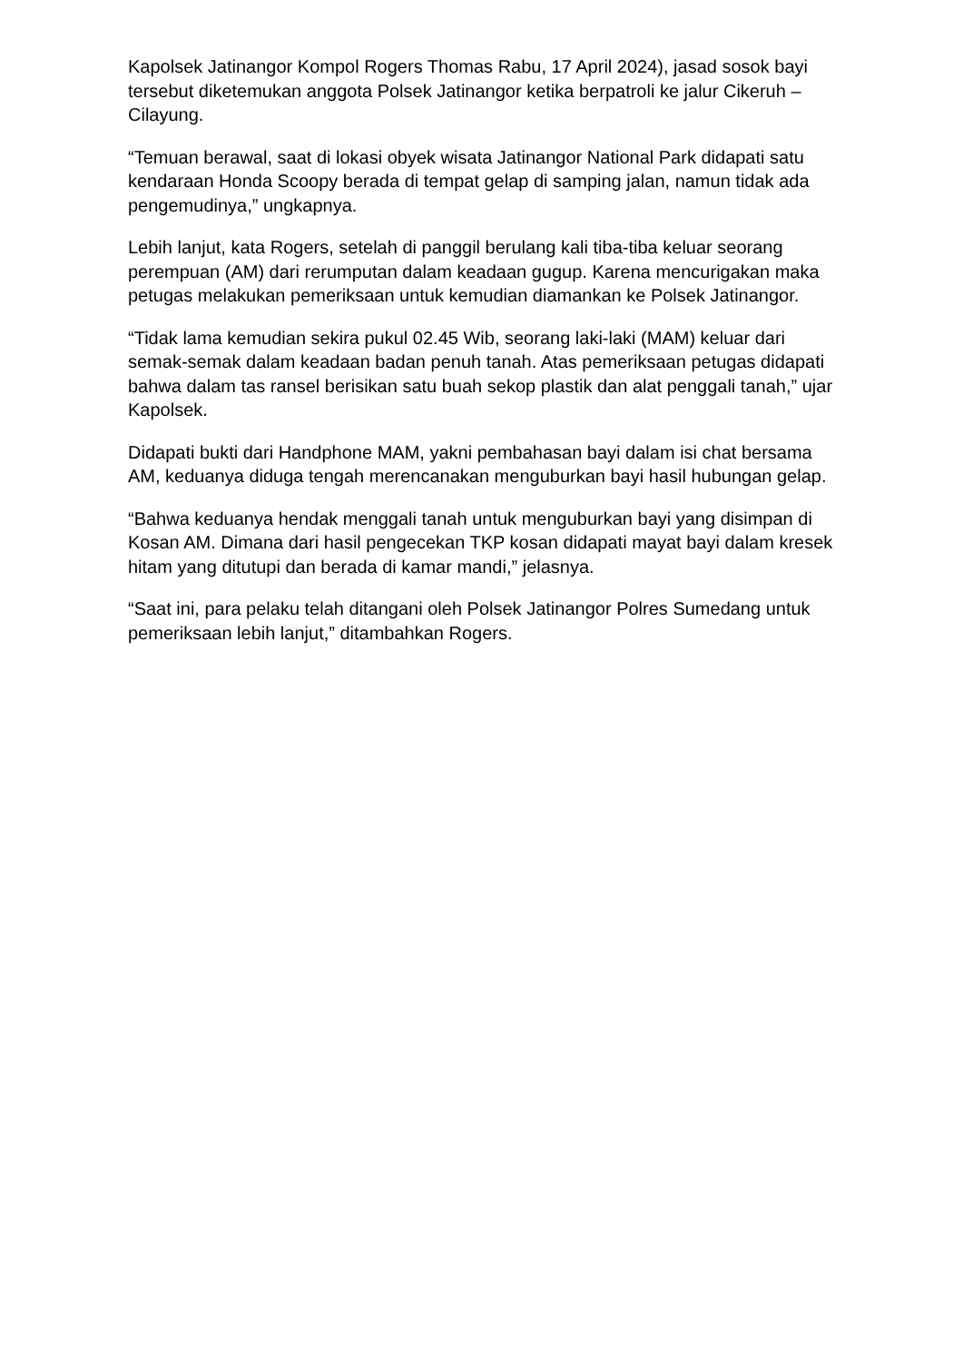Kapolsek Jatinangor Kompol Rogers Thomas Rabu, 17 April 2024), jasad sosok bayi tersebut diketemukan anggota Polsek Jatinangor ketika berpatroli ke jalur Cikeruh – Cilayung.
“Temuan berawal, saat di lokasi obyek wisata Jatinangor National Park didapati satu kendaraan Honda Scoopy berada di tempat gelap di samping jalan, namun tidak ada pengemudinya,” ungkapnya.
Lebih lanjut, kata Rogers, setelah di panggil berulang kali tiba-tiba keluar seorang perempuan (AM) dari rerumputan dalam keadaan gugup. Karena mencurigakan maka petugas melakukan pemeriksaan untuk kemudian diamankan ke Polsek Jatinangor.
“Tidak lama kemudian sekira pukul 02.45 Wib, seorang laki-laki (MAM) keluar dari semak-semak dalam keadaan badan penuh tanah. Atas pemeriksaan petugas didapati bahwa dalam tas ransel berisikan satu buah sekop plastik dan alat penggali tanah,” ujar Kapolsek.
Didapati bukti dari Handphone MAM, yakni pembahasan bayi dalam isi chat bersama AM, keduanya diduga tengah merencanakan menguburkan bayi hasil hubungan gelap.
“Bahwa keduanya hendak menggali tanah untuk menguburkan bayi yang disimpan di Kosan AM. Dimana dari hasil pengecekan TKP kosan didapati mayat bayi dalam kresek hitam yang ditutupi dan berada di kamar mandi,” jelasnya.
“Saat ini, para pelaku telah ditangani oleh Polsek Jatinangor Polres Sumedang untuk pemeriksaan lebih lanjut,” ditambahkan Rogers.